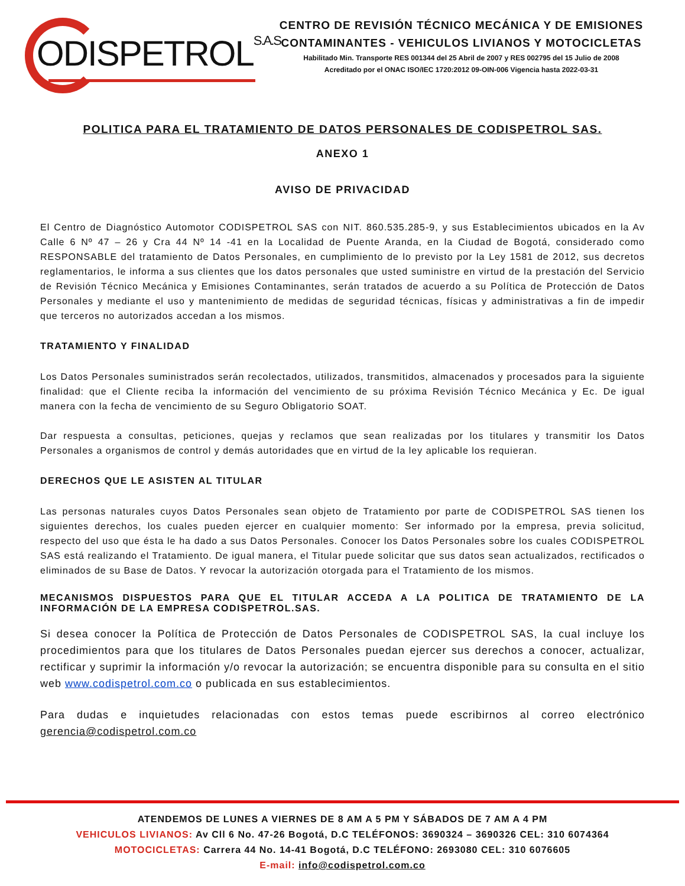ODISPETROLS.A.S
CENTRO DE REVISIÓN TÉCNICO MECÁNICA Y DE EMISIONES
CONTAMINANTES - VEHICULOS LIVIANOS Y MOTOCICLETAS
Habilitado Min. Transporte RES 001344 del 25 Abril de 2007 y RES 002795 del 15 Julio de 2008
Acreditado por el ONAC ISO/IEC 1720:2012 09-OIN-006 Vigencia hasta 2022-03-31
POLITICA PARA EL TRATAMIENTO DE DATOS PERSONALES DE CODISPETROL SAS.
ANEXO 1
AVISO DE PRIVACIDAD
El Centro de Diagnóstico Automotor CODISPETROL SAS con NIT. 860.535.285-9, y sus Establecimientos ubicados en la Av Calle 6 Nº 47 – 26 y Cra 44 Nº 14 -41 en la Localidad de Puente Aranda, en la Ciudad de Bogotá, considerado como RESPONSABLE del tratamiento de Datos Personales, en cumplimiento de lo previsto por la Ley 1581 de 2012, sus decretos reglamentarios, le informa a sus clientes que los datos personales que usted suministre en virtud de la prestación del Servicio de Revisión Técnico Mecánica y Emisiones Contaminantes, serán tratados de acuerdo a su Política de Protección de Datos Personales y mediante el uso y mantenimiento de medidas de seguridad técnicas, físicas y administrativas a fin de impedir que terceros no autorizados accedan a los mismos.
TRATAMIENTO Y FINALIDAD
Los Datos Personales suministrados serán recolectados, utilizados, transmitidos, almacenados y procesados para la siguiente finalidad: que el Cliente reciba la información del vencimiento de su próxima Revisión Técnico Mecánica y Ec. De igual manera con la fecha de vencimiento de su Seguro Obligatorio SOAT.
Dar respuesta a consultas, peticiones, quejas y reclamos que sean realizadas por los titulares y transmitir los Datos Personales a organismos de control y demás autoridades que en virtud de la ley aplicable los requieran.
DERECHOS QUE LE ASISTEN AL TITULAR
Las personas naturales cuyos Datos Personales sean objeto de Tratamiento por parte de CODISPETROL SAS tienen los siguientes derechos, los cuales pueden ejercer en cualquier momento: Ser informado por la empresa, previa solicitud, respecto del uso que ésta le ha dado a sus Datos Personales. Conocer los Datos Personales sobre los cuales CODISPETROL SAS está realizando el Tratamiento. De igual manera, el Titular puede solicitar que sus datos sean actualizados, rectificados o eliminados de su Base de Datos. Y revocar la autorización otorgada para el Tratamiento de los mismos.
MECANISMOS DISPUESTOS PARA QUE EL TITULAR ACCEDA A LA POLITICA DE TRATAMIENTO DE LA INFORMACIÓN DE LA EMPRESA CODISPETROL.SAS.
Si desea conocer la Política de Protección de Datos Personales de CODISPETROL SAS, la cual incluye los procedimientos para que los titulares de Datos Personales puedan ejercer sus derechos a conocer, actualizar, rectificar y suprimir la información y/o revocar la autorización; se encuentra disponible para su consulta en el sitio web www.codispetrol.com.co o publicada en sus establecimientos.
Para dudas e inquietudes relacionadas con estos temas puede escribirnos al correo electrónico gerencia@codispetrol.com.co
ATENDEMOS DE LUNES A VIERNES DE 8 AM A 5 PM Y SÁBADOS DE 7 AM A 4 PM
VEHICULOS LIVIANOS: Av Cll 6 No. 47-26 Bogotá, D.C TELÉFONOS: 3690324 – 3690326 CEL: 310 6074364
MOTOCICLETAS: Carrera 44 No. 14-41 Bogotá, D.C TELÉFONO: 2693080 CEL: 310 6076605
E-mail: info@codispetrol.com.co